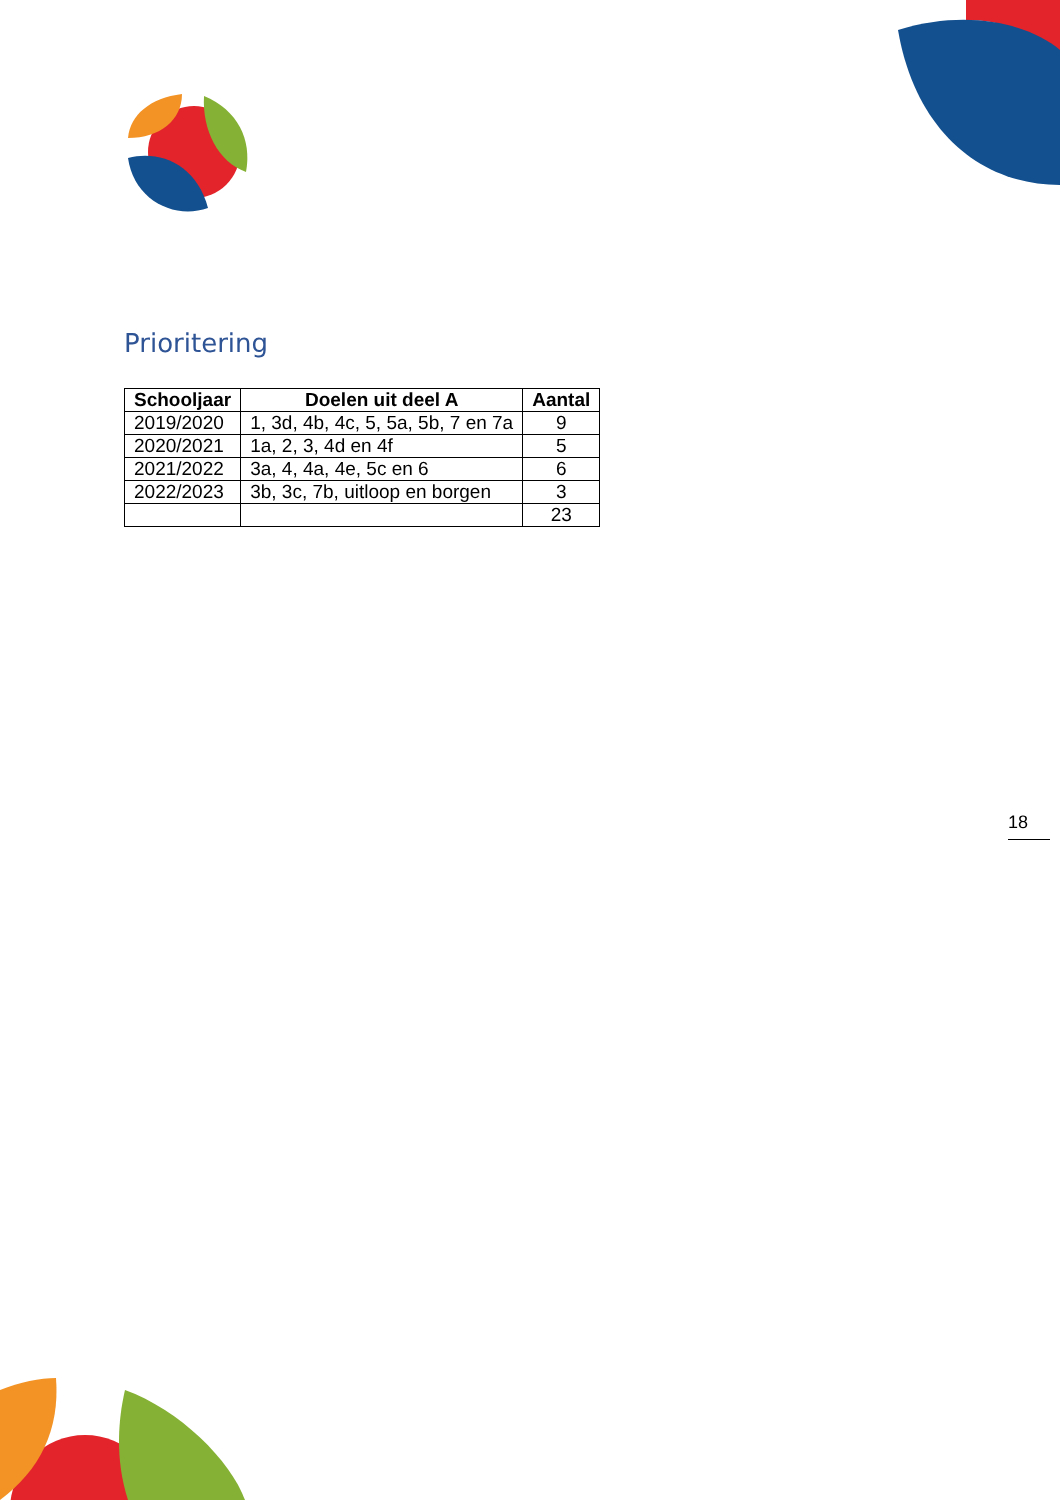Prioritering
| Schooljaar | Doelen uit deel A | Aantal |
| --- | --- | --- |
| 2019/2020 | 1, 3d, 4b, 4c, 5, 5a, 5b, 7 en 7a | 9 |
| 2020/2021 | 1a, 2, 3, 4d en 4f | 5 |
| 2021/2022 | 3a, 4, 4a, 4e, 5c en 6 | 6 |
| 2022/2023 | 3b, 3c, 7b, uitloop en borgen | 3 |
| | | 23 |
18